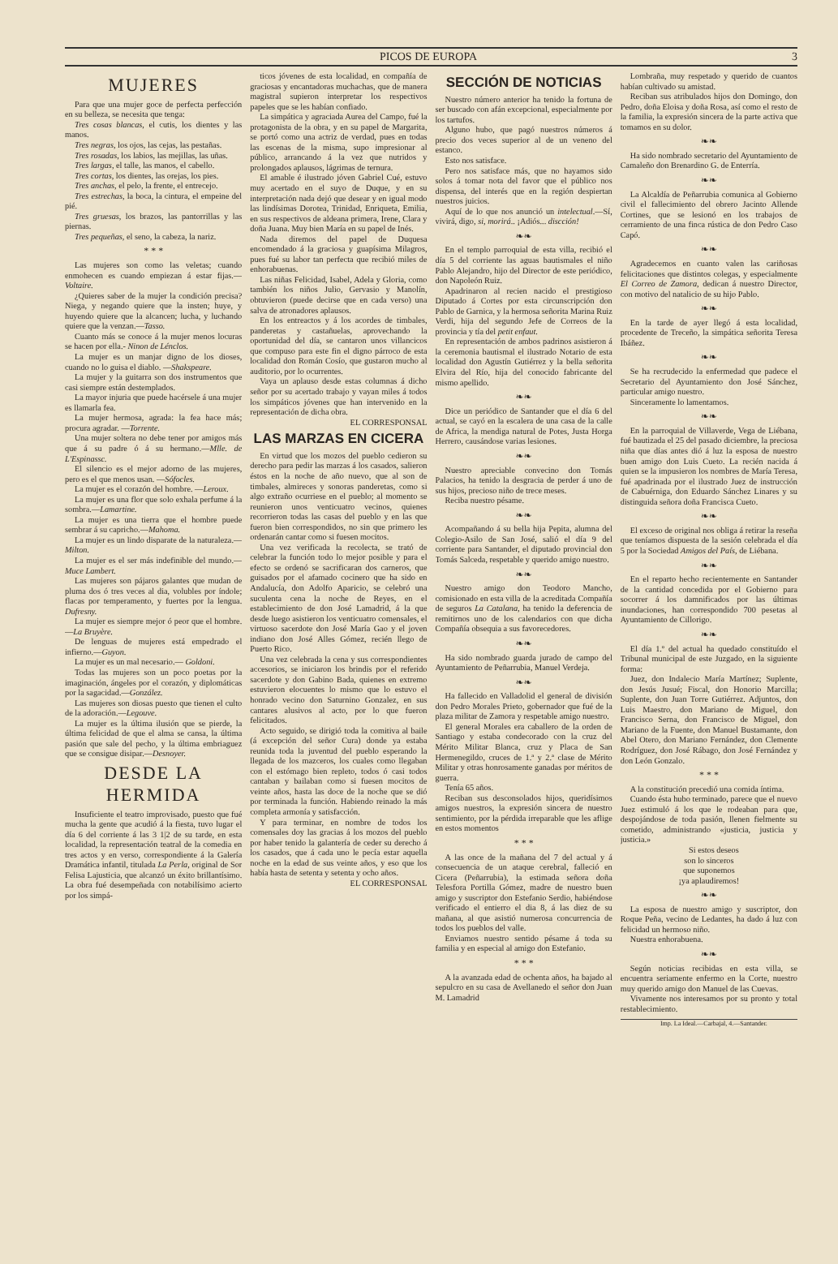PICOS DE EUROPA 3
MUJERES
Para que una mujer goce de perfecta perfección en su belleza, se necesita que tenga:
Tres cosas blancas, el cutis, los dientes y las manos.
Tres negras, los ojos, las cejas, las pestañas.
Tres rosadas, los labios, las mejillas, las uñas.
Tres largas, el talle, las manos, el cabello.
Tres cortas, los dientes, las orejas, los pies.
Tres anchas, el pelo, la frente, el entrecejo.
Tres estrechas, la boca, la cintura, el empeine del pié.
Tres gruesas, los brazos, las pantorrillas y las piernas.
Tres pequeñas, el seno, la cabeza, la nariz.
* * *
Las mujeres son como las veletas; cuando enmohecen es cuando empiezan á estar fijas.—Voltaire.
¿Quieres saber de la mujer la condición precisa? Niega, y negando quiere que la insten; huye, y huyendo quiere que la alcancen; lucha, y luchando quiere que la venzan.—Tasso.
Cuanto más se conoce á la mujer menos locuras se hacen por ella.- Ninon de Lénclos.
La mujer es un manjar digno de los dioses, cuando no lo guisa el diablo. —Shakspeare.
La mujer y la guitarra son dos instrumentos que casi siempre están destemplados.
La mayor injuria que puede hacérsele á una mujer es llamarla fea.
La mujer hermosa, agrada: la fea hace más; procura agradar. —Torrente.
Una mujer soltera no debe tener por amigos más que á su padre ó á su hermano.—Mlle. de L'Espinassc.
El silencio es el mejor adorno de las mujeres, pero es el que menos usan. —Sófocles.
La mujer es el corazón del hombre. —Leroux.
La mujer es una flor que solo exhala perfume á la sombra.—Lamartine.
La mujer es una tierra que el hombre puede sembrar á su capricho.—Mahoma.
La mujer es un lindo disparate de la naturaleza.—Milton.
La mujer es el ser más indefinible del mundo.—Muce Lambert.
Las mujeres son pájaros galantes que mudan de pluma dos ó tres veces al dia, volubles por índole; flacas por temperamento, y fuertes por la lengua. Dufresny.
La mujer es siempre mejor ó peor que el hombre.—La Bruyère.
De lenguas de mujeres está empedrado el infierno.—Guyon.
La mujer es un mal necesario.— Goldoni.
Todas las mujeres son un poco poetas por la imaginación, ángeles por el corazón, y diplomáticas por la sagacidad.—González.
Las mujeres son diosas puesto que tienen el culto de la adoración.—Legouve.
La mujer es la última ilusión que se pierde, la última felicidad de que el alma se cansa, la última pasión que sale del pecho, y la última embriaguez que se consigue disipar.—Desnoyer.
DESDE LA HERMIDA
Insuficiente el teatro improvisado, puesto que fué mucha la gente que acudió á la fiesta, tuvo lugar el día 6 del corriente á las 3 1|2 de su tarde, en esta localidad, la representación teatral de la comedia en tres actos y en verso, correspondiente á la Galería Dramática infantil, titulada La Perla, original de Sor Felisa Lajusticia, que alcanzó un éxito brillantísimo. La obra fué desempeñada con notabilísimo acierto por los simpá-
ticos jóvenes de esta localidad, en compañía de graciosas y encantadoras muchachas, que de manera magistral supieron interpretar los respectivos papeles que se les habían confiado.
La simpática y agraciada Aurea del Campo, fué la protagonista de la obra, y en su papel de Margarita, se portó como una actriz de verdad, pues en todas las escenas de la misma, supo impresionar al público, arrancando á la vez que nutridos y prolongados aplausos, lágrimas de ternura.
El amable é ilustrado jóven Gabriel Cué, estuvo muy acertado en el suyo de Duque, y en su interpretación nada dejó que desear y en igual modo las lindísimas Dorotea, Trinidad, Enriqueta, Emilia, en sus respectivos de aldeana primera, Irene, Clara y doña Juana. Muy bien María en su papel de Inés.
Nada diremos del papel de Duquesa encomendado á la graciosa y guapísima Milagros, pues fué su labor tan perfecta que recibió miles de enhorabuenas.
Las niñas Felicidad, Isabel, Adela y Gloria, como también los niños Julio, Gervasio y Manolín, obtuvieron (puede decirse que en cada verso) una salva de atronadores aplausos.
En los entreactos y á los acordes de timbales, panderetas y castañuelas, aprovechando la oportunidad del día, se cantaron unos villancicos que compuso para este fin el digno párroco de esta localidad don Román Cosío, que gustaron mucho al auditorio, por lo ocurrentes.
Vaya un aplauso desde estas columnas á dicho señor por su acertado trabajo y vayan miles á todos los simpáticos jóvenes que han intervenido en la representación de dicha obra.
EL CORRESPONSAL
LAS MARZAS EN CICERA
En virtud que los mozos del pueblo cedieron su derecho para pedir las marzas á los casados, salieron éstos en la noche de año nuevo, que al son de timbales, almireces y sonoras panderetas, como si algo extraño ocurriese en el pueblo; al momento se reunieron unos venticuatro vecinos, quienes recorrieron todas las casas del pueblo y en las que fueron bien correspondidos, no sin que primero les ordenarán cantar como si fuesen mocitos.
Una vez verificada la recolecta, se trató de celebrar la función todo lo mejor posible y para el efecto se ordenó se sacrificaran dos carneros, que guisados por el afamado cocinero que ha sido en Andalucía, don Adolfo Aparicio, se celebró una suculenta cena la noche de Reyes, en el establecimiento de don José Lamadrid, á la que desde luego asistieron los venticuatro comensales, el virtuoso sacerdote don José María Gao y el joven indiano don José Alles Gómez, recién llego de Puerto Rico.
Una vez celebrada la cena y sus correspondientes accesorios, se iniciaron los brindis por el referido sacerdote y don Gabino Bada, quienes en extremo estuvieron elocuentes lo mismo que lo estuvo el honrado vecino don Saturnino Gonzalez, en sus cantares alusivos al acto, por lo que fueron felicitados.
Acto seguido, se dirigió toda la comitiva al baile (á excepción del señor Cura) donde ya estaba reunida toda la juventud del pueblo esperando la llegada de los mazceros, los cuales como llegaban con el estómago bien repleto, todos ó casi todos cantaban y bailaban como si fuesen mocitos de veinte años, hasta las doce de la noche que se dió por terminada la función. Habiendo reinado la más completa armonía y satisfacción.
Y para terminar, en nombre de todos los comensales doy las gracias á los mozos del pueblo por haber tenido la galantería de ceder su derecho á los casados, que á cada uno le pecía estar aquella noche en la edad de sus veinte años, y eso que los había hasta de setenta y setenta y ocho años.
EL CORRESPONSAL
SECCIÓN DE NOTICIAS
Nuestro número anterior ha tenido la fortuna de ser buscado con afán excepcional, especialmente por los tartufos.
Alguno hubo, que pagó nuestros números á precio dos veces superior al de un veneno del estanco.
Esto nos satisface.
Pero nos satisface más, que no hayamos sido solos á tomar nota del favor que el público nos dispensa, del interés que en la región despiertan nuestros juicios.
Aquí de lo que nos anunció un intelectual.—Sí, vivirá, digo, si, morirá.. ¡Adiós... discción!
❧❧
En el templo parroquial de esta villa, recibió el día 5 del corriente las aguas bautismales el niño Pablo Alejandro, hijo del Director de este periódico, don Napoleón Ruiz.
Apadrinaron al recien nacido el prestigioso Diputado á Cortes por esta circunscripción don Pablo de Garnica, y la hermosa señorita Marina Ruiz Verdi, hija del segundo Jefe de Correos de la provincia y tía del petit enfaut.
En representación de ambos padrinos asistieron á la ceremonia bautismal el ilustrado Notario de esta localidad don Agustín Gutiérrez y la bella señorita Elvira del Río, hija del conocido fabricante del mismo apellido.
❧❧
Dice un periódico de Santander que el día 6 del actual, se cayó en la escalera de una casa de la calle de Africa, la mendiga natural de Potes, Justa Horga Herrero, causándose varias lesiones.
❧❧
Nuestro apreciable convecino don Tomás Palacios, ha tenido la desgracia de perder á uno de sus hijos, precioso niño de trece meses.
Reciba nuestro pésame.
❧❧
Acompañando á su bella hija Pepita, alumna del Colegio-Asilo de San José, salió el día 9 del corriente para Santander, el diputado provincial don Tomás Salceda, respetable y querido amigo nuestro.
❧❧
Nuestro amigo don Teodoro Mancho, comisionado en esta villa de la acreditada Compañía de seguros La Catalana, ha tenido la deferencia de remitirnos uno de los calendarios con que dicha Compañía obsequia a sus favorecedores.
❧❧
Ha sido nombrado guarda jurado de campo del Ayuntamiento de Peñarrubia, Manuel Verdeja.
❧❧
Ha fallecido en Valladolid el general de división don Pedro Morales Prieto, gobernador que fué de la plaza militar de Zamora y respetable amigo nuestro.
El general Morales era caballero de la orden de Santiago y estaba condecorado con la cruz del Mérito Militar Blanca, cruz y Placa de San Hermenegildo, cruces de 1.ª y 2.ª clase de Mérito Militar y otras honrosamente ganadas por méritos de guerra.
Tenía 65 años.
Reciban sus desconsolados hijos, queridísimos amigos nuestros, la expresión sincera de nuestro sentimiento, por la pérdida irreparable que les aflige en estos momentos
* * *
A las once de la mañana del 7 del actual y á consecuencia de un ataque cerebral, falleció en Cicera (Peñarrubia), la estimada señora doña Telesfora Portilla Gómez, madre de nuestro buen amigo y suscriptor don Estefanio Serdio, habiéndose verificado el entierro el dia 8, á las diez de su mañana, al que asistió numerosa concurrencia de todos los pueblos del valle.
Enviamos nuestro sentido pésame á toda su familia y en especial al amigo don Estefanio.
* * *
A la avanzada edad de ochenta años, ha bajado al sepulcro en su casa de Avellanedo el señor don Juan M. Lamadrid
Lombraña, muy respetado y querido de cuantos habían cultivado su amistad.
Reciban sus atribulados hijos don Domingo, don Pedro, doña Eloisa y doña Rosa, así como el resto de la familia, la expresión sincera de la parte activa que tomamos en su dolor.
❧❧
Ha sido nombrado secretario del Ayuntamiento de Camaleño don Brenardino G. de Enterría.
❧❧
La Alcaldía de Peñarrubia comunica al Gobierno civil el fallecimiento del obrero Jacinto Allende Cortines, que se lesionó en los trabajos de cerramiento de una finca rústica de don Pedro Caso Capó.
❧❧
Agradecemos en cuanto valen las cariñosas felicitaciones que distintos colegas, y especialmente El Correo de Zamora, dedican á nuestro Director, con motivo del natalicio de su hijo Pablo.
❧❧
En la tarde de ayer llegó á esta localidad, procedente de Treceño, la simpática señorita Teresa Ibáñez.
❧❧
Se ha recrudecido la enfermedad que padece el Secretario del Ayuntamiento don José Sánchez, particular amigo nuestro.
Sinceramente lo lamentamos.
❧❧
En la parroquial de Villaverde, Vega de Liébana, fué bautizada el 25 del pasado diciembre, la preciosa niña que días antes dió á luz la esposa de nuestro buen amigo don Luis Cueto. La recién nacida á quien se la impusieron los nombres de María Teresa, fué apadrinada por el ilustrado Juez de instrucción de Cabuérniga, don Eduardo Sánchez Linares y su distinguida señora doña Francisca Cueto.
❧❧
El exceso de original nos obliga á retirar la reseña que teníamos dispuesta de la sesión celebrada el día 5 por la Sociedad Amigos del País, de Liébana.
❧❧
En el reparto hecho recientemente en Santander de la cantidad concedida por el Gobierno para socorrer á los damnificados por las últimas inundaciones, han correspondido 700 pesetas al Ayuntamiento de Cillorigo.
❧❧
El día 1.º del actual ha quedado constituído el Tribunal municipal de este Juzgado, en la siguiente forma:
Juez, don Indalecio María Martínez; Suplente, don Jesús Jusué; Fiscal, don Honorio Marcilla; Suplente, don Juan Torre Gutiérrez. Adjuntos, don Luis Maestro, don Mariano de Miguel, don Francisco Serna, don Francisco de Miguel, don Mariano de la Fuente, don Manuel Bustamante, don Abel Otero, don Mariano Fernández, don Clemente Rodríguez, don José Rábago, don José Fernández y don León Gonzalo.
* * *
A la constitución precedió una comida íntima.
Cuando ésta hubo terminado, parece que el nuevo Juez estimuló á los que le rodeaban para que, despojándose de toda pasión, llenen fielmente su cometido, administrando «justicia, justicia y justicia.»
Si estos deseos
son lo sinceros
que suponemos
¡ya aplaudiremos!
❧❧
La esposa de nuestro amigo y suscriptor, don Roque Peña, vecino de Ledantes, ha dado á luz con felicidad un hermoso niño.
Nuestra enhorabuena.
❧❧
Según noticias recibidas en esta villa, se encuentra seriamente enfermo en la Corte, nuestro muy querido amigo don Manuel de las Cuevas.
Vivamente nos interesamos por su pronto y total restablecimiento.
Imp. La Ideal.—Carbajal, 4.—Santander.